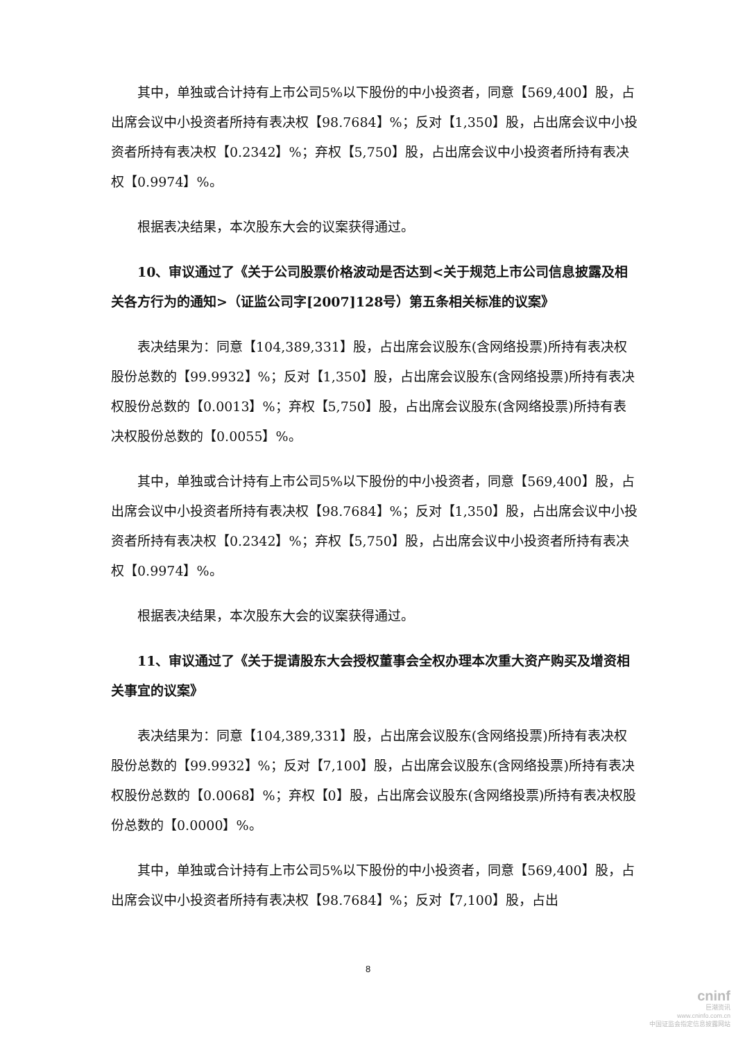其中，单独或合计持有上市公司5%以下股份的中小投资者，同意【569,400】股，占出席会议中小投资者所持有表决权【98.7684】%；反对【1,350】股，占出席会议中小投资者所持有表决权【0.2342】%；弃权【5,750】股，占出席会议中小投资者所持有表决权【0.9974】%。
根据表决结果，本次股东大会的议案获得通过。
10、审议通过了《关于公司股票价格波动是否达到<关于规范上市公司信息披露及相关各方行为的通知>（证监公司字[2007]128号）第五条相关标准的议案》
表决结果为：同意【104,389,331】股，占出席会议股东(含网络投票)所持有表决权股份总数的【99.9932】%；反对【1,350】股，占出席会议股东(含网络投票)所持有表决权股份总数的【0.0013】%；弃权【5,750】股，占出席会议股东(含网络投票)所持有表决权股份总数的【0.0055】%。
其中，单独或合计持有上市公司5%以下股份的中小投资者，同意【569,400】股，占出席会议中小投资者所持有表决权【98.7684】%；反对【1,350】股，占出席会议中小投资者所持有表决权【0.2342】%；弃权【5,750】股，占出席会议中小投资者所持有表决权【0.9974】%。
根据表决结果，本次股东大会的议案获得通过。
11、审议通过了《关于提请股东大会授权董事会全权办理本次重大资产购买及增资相关事宜的议案》
表决结果为：同意【104,389,331】股，占出席会议股东(含网络投票)所持有表决权股份总数的【99.9932】%；反对【7,100】股，占出席会议股东(含网络投票)所持有表决权股份总数的【0.0068】%；弃权【0】股，占出席会议股东(含网络投票)所持有表决权股份总数的【0.0000】%。
其中，单独或合计持有上市公司5%以下股份的中小投资者，同意【569,400】股，占出席会议中小投资者所持有表决权【98.7684】%；反对【7,100】股，占出
8
cninf
巨潮资讯
www.cninfo.com.cn
中国证监会指定信息披露网站